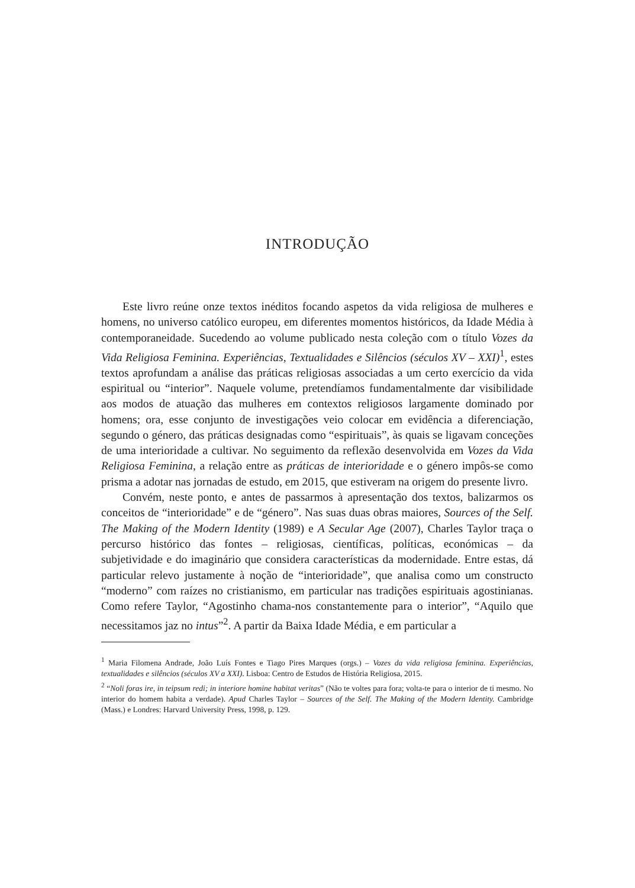INTRODUÇÃO
Este livro reúne onze textos inéditos focando aspetos da vida religiosa de mulheres e homens, no universo católico europeu, em diferentes momentos históricos, da Idade Média à contemporaneidade. Sucedendo ao volume publicado nesta coleção com o título Vozes da Vida Religiosa Feminina. Experiências, Textualidades e Silêncios (séculos XV – XXI)<sup>1</sup>, estes textos aprofundam a análise das práticas religiosas associadas a um certo exercício da vida espiritual ou “interior”. Naquele volume, pretendíamos fundamentalmente dar visibilidade aos modos de atuação das mulheres em contextos religiosos largamente dominado por homens; ora, esse conjunto de investigações veio colocar em evidência a diferenciação, segundo o género, das práticas designadas como “espirituais”, às quais se ligavam conceções de uma interioridade a cultivar. No seguimento da reflexão desenvolvida em Vozes da Vida Religiosa Feminina, a relação entre as práticas de interioridade e o género impôs-se como prisma a adotar nas jornadas de estudo, em 2015, que estiveram na origem do presente livro.
Convém, neste ponto, e antes de passarmos à apresentação dos textos, balizarmos os conceitos de “interioridade” e de “género”. Nas suas duas obras maiores, Sources of the Self. The Making of the Modern Identity (1989) e A Secular Age (2007), Charles Taylor traça o percurso histórico das fontes – religiosas, científicas, políticas, económicas – da subjetividade e do imaginário que considera características da modernidade. Entre estas, dá particular relevo justamente à noção de “interioridade”, que analisa como um constructo “moderno” com raízes no cristianismo, em particular nas tradições espirituais agostinianas. Como refere Taylor, “Agostinho chama-nos constantemente para o interior”, “Aquilo que necessitamos jaz no intus”<sup>2</sup>. A partir da Baixa Idade Média, e em particular a
<sup>1</sup> Maria Filomena Andrade, João Luís Fontes e Tiago Pires Marques (orgs.) – Vozes da vida religiosa feminina. Experiências, textualidades e silêncios (séculos XV a XXI). Lisboa: Centro de Estudos de História Religiosa, 2015.
<sup>2</sup> “Noli foras ire, in teipsum redi; in interiore homine habitat veritas” (Não te voltes para fora; volta-te para o interior de ti mesmo. No interior do homem habita a verdade). Apud Charles Taylor – Sources of the Self. The Making of the Modern Identity. Cambridge (Mass.) e Londres: Harvard University Press, 1998, p. 129.